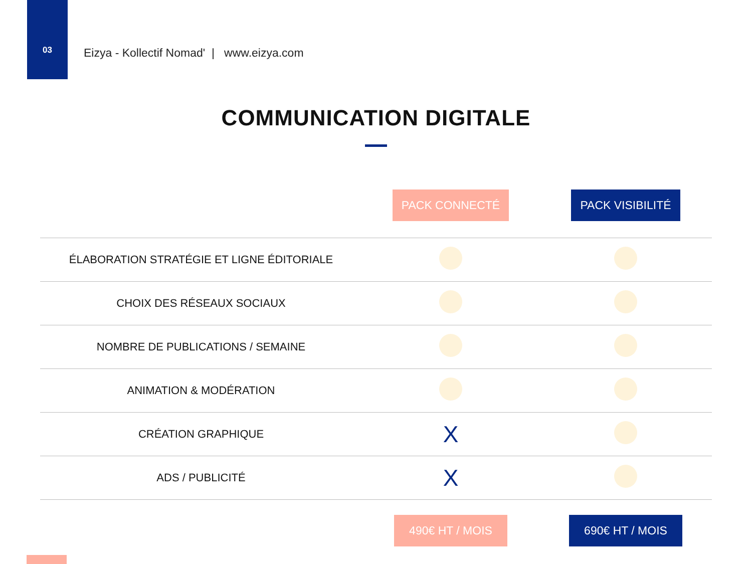03
Eizya - Kollectif Nomad' | www.eizya.com
COMMUNICATION DIGITALE
| | PACK CONNECTÉ | PACK VISIBILITÉ |
| --- | --- | --- |
| ÉLABORATION STRATÉGIE ET LIGNE ÉDITORIALE | | |
| CHOIX DES RÉSEAUX SOCIAUX | | |
| NOMBRE DE PUBLICATIONS / SEMAINE | | |
| ANIMATION & MODÉRATION | | |
| CRÉATION GRAPHIQUE | X | |
| ADS / PUBLICITÉ | X | |
| | 490€ HT / MOIS | 690€ HT / MOIS |